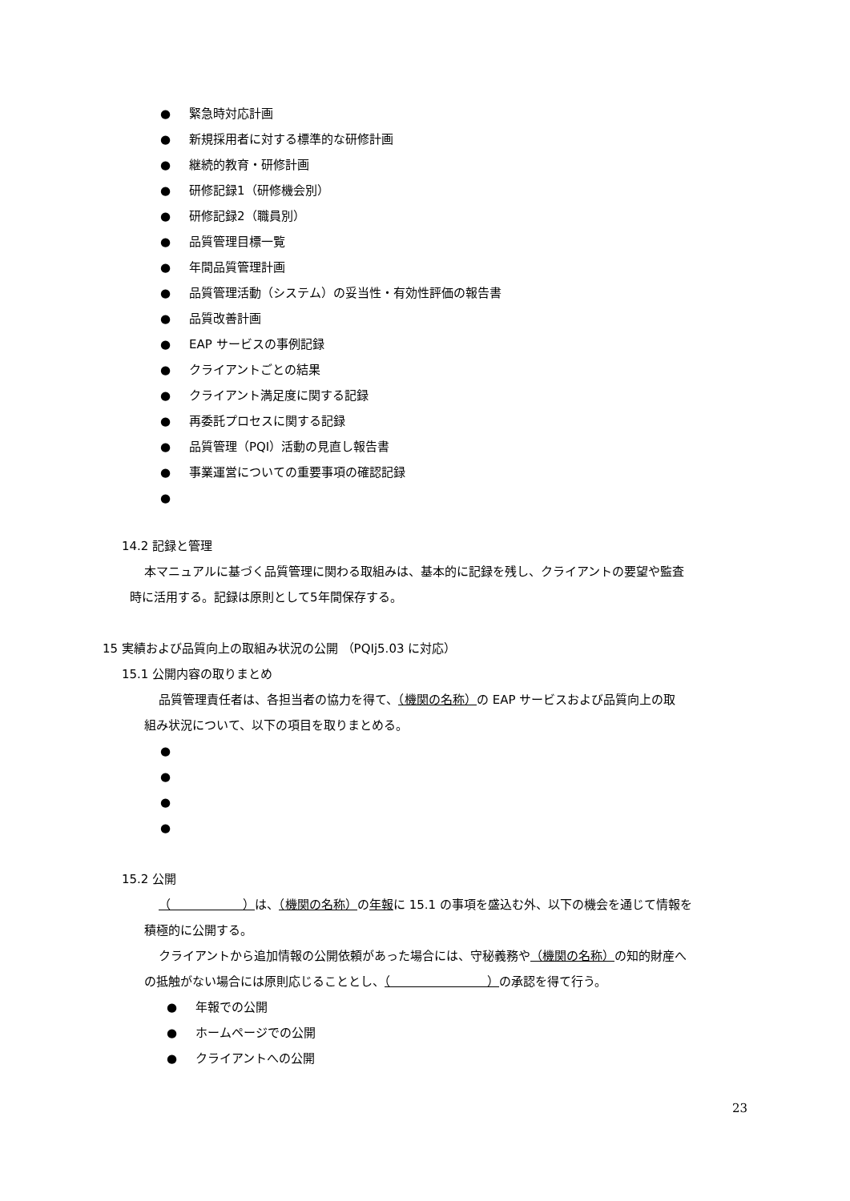● 緊急時対応計画
● 新規採用者に対する標準的な研修計画
● 継続的教育・研修計画
● 研修記録1（研修機会別）
● 研修記録2（職員別）
● 品質管理目標一覧
● 年間品質管理計画
● 品質管理活動（システム）の妥当性・有効性評価の報告書
● 品質改善計画
● EAP サービスの事例記録
● クライアントごとの結果
● クライアント満足度に関する記録
● 再委託プロセスに関する記録
● 品質管理（PQI）活動の見直し報告書
● 事業運営についての重要事項の確認記録
●
14.2 記録と管理
本マニュアルに基づく品質管理に関わる取組みは、基本的に記録を残し、クライアントの要望や監査
時に活用する。記録は原則として5年間保存する。
15 実績および品質向上の取組み状況の公開 （PQIj5.03 に対応）
15.1 公開内容の取りまとめ
品質管理責任者は、各担当者の協力を得て、（機関の名称）の EAP サービスおよび品質向上の取
組み状況について、以下の項目を取りまとめる。
●
●
●
●
15.2 公開
（　　　　　　）は、（機関の名称）の年報に 15.1 の事項を盛込む外、以下の機会を通じて情報を
積極的に公開する。
クライアントから追加情報の公開依頼があった場合には、守秘義務や（機関の名称）の知的財産へ
の抵触がない場合には原則応じることとし、（　　　　　　　　）の承認を得て行う。
● 年報での公開
● ホームページでの公開
● クライアントへの公開
23